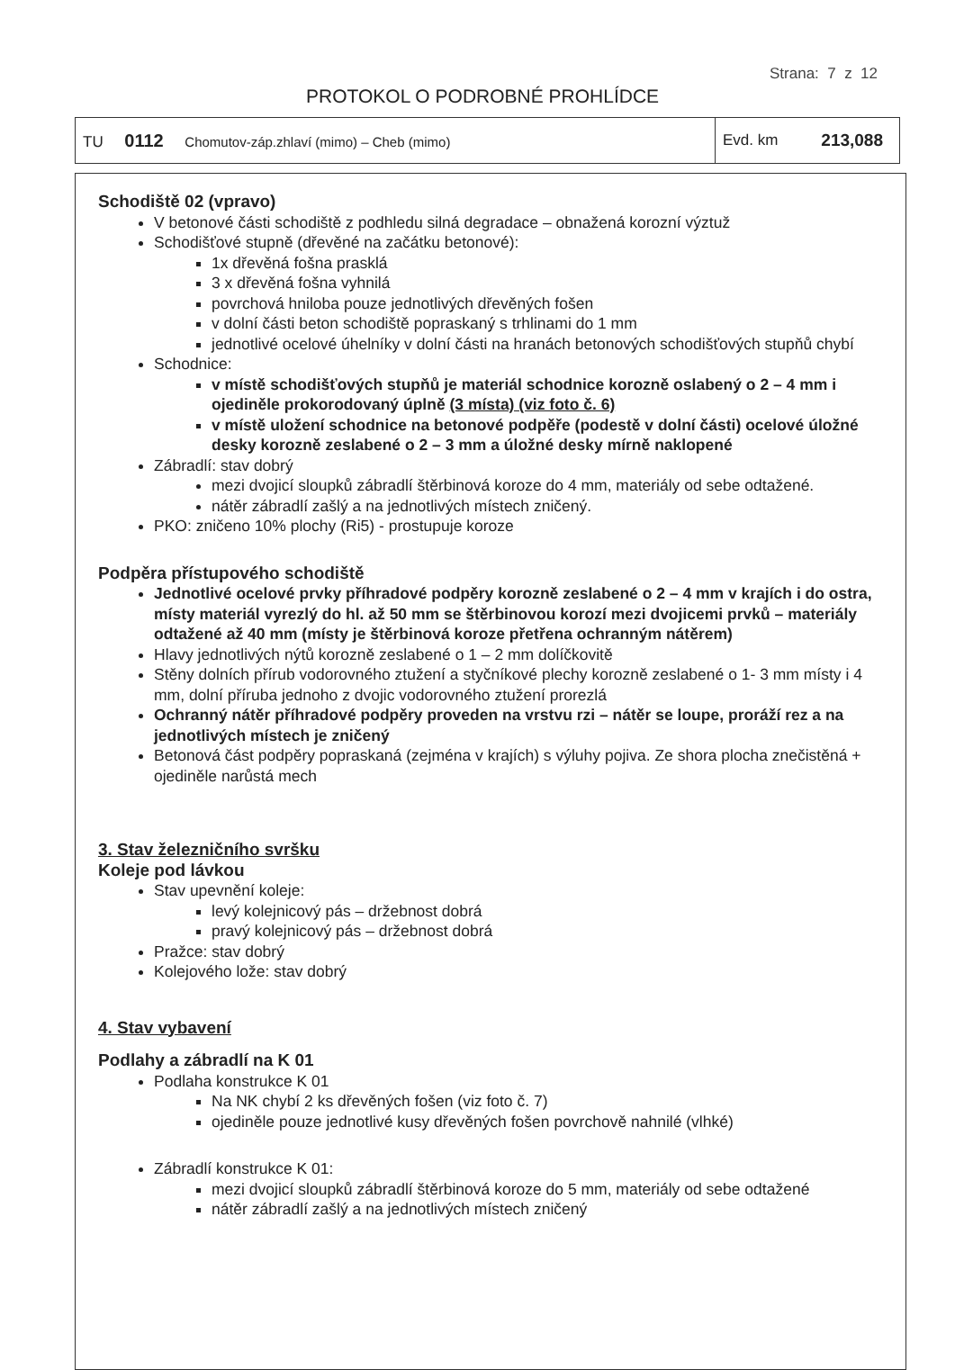Strana: 7 z 12
PROTOKOL O PODROBNÉ PROHLÍDCE
TU 0112 Chomutov-záp.zhlaví (mimo) – Cheb (mimo)
Evd. km 213,088
Schodiště 02 (vpravo)
V betonové části schodiště z podhledu silná degradace – obnažená korozní výztuž
Schodišťové stupně (dřevěné na začátku betonové):
1x dřevěná fošna prasklá
3 x dřevěná fošna vyhnilá
povrchová hniloba pouze jednotlivých dřevěných fošen
v dolní části beton schodiště popraskaný s trhlinami do 1 mm
jednotlivé ocelové úhelníky v dolní části na hranách betonových schodišťových stupňů chybí
Schodnice:
v místě schodišťových stupňů je materiál schodnice korozně oslabený o 2 – 4 mm i ojediněle prokorodovaný úplně (3 místa) (viz foto č. 6)
v místě uložení schodnice na betonové podpěře (podestě v dolní části) ocelové úložné desky korozně zeslabené o 2 – 3 mm a úložné desky mírně naklopené
Zábradlí: stav dobrý
mezi dvojicí sloupků zábradlí štěrbinová koroze do 4 mm, materiály od sebe odtažené.
nátěr zábradlí zašlý a na jednotlivých místech zničený.
PKO: zničeno 10% plochy (Ri5) - prostupuje koroze
Podpěra přístupového schodiště
Jednotlivé ocelové prvky příhradové podpěry korozně zeslabené o 2 – 4 mm v krajích i do ostra, místy materiál vyrezlý do hl. až 50 mm se štěrbinovou korozí mezi dvojicemi prvků – materiály odtažené až 40 mm (místy je štěrbinová koroze přetřena ochranným nátěrem)
Hlavy jednotlivých nýtů korozně zeslabené o 1 – 2 mm dolíčkovitě
Stěny dolních přírub vodorovného ztužení a styčníkové plechy korozně zeslabené o 1- 3 mm místy i 4 mm, dolní příruba jednoho z dvojic vodorovného ztužení prorezlá
Ochranný nátěr příhradové podpěry proveden na vrstvu rzi – nátěr se loupe, proráží rez a na jednotlivých místech je zničený
Betonová část podpěry popraskaná (zejména v krajích) s výluhy pojiva. Ze shora plocha znečistěná + ojediněle narůstá mech
3. Stav železničního svršku
Koleje pod lávkou
Stav upevnění koleje:
levý kolejnicový pás – držebnost dobrá
pravý kolejnicový pás – držebnost dobrá
Pražce: stav dobrý
Kolejového lože: stav dobrý
4. Stav vybavení
Podlahy a zábradlí na K 01
Podlaha konstrukce K 01
Na NK chybí 2 ks dřevěných fošen (viz foto č. 7)
ojediněle pouze jednotlivé kusy dřevěných fošen povrchově nahnilé (vlhké)
Zábradlí konstrukce K 01:
mezi dvojicí sloupků zábradlí štěrbinová koroze do 5 mm, materiály od sebe odtažené
nátěr zábradlí zašlý a na jednotlivých místech zničený